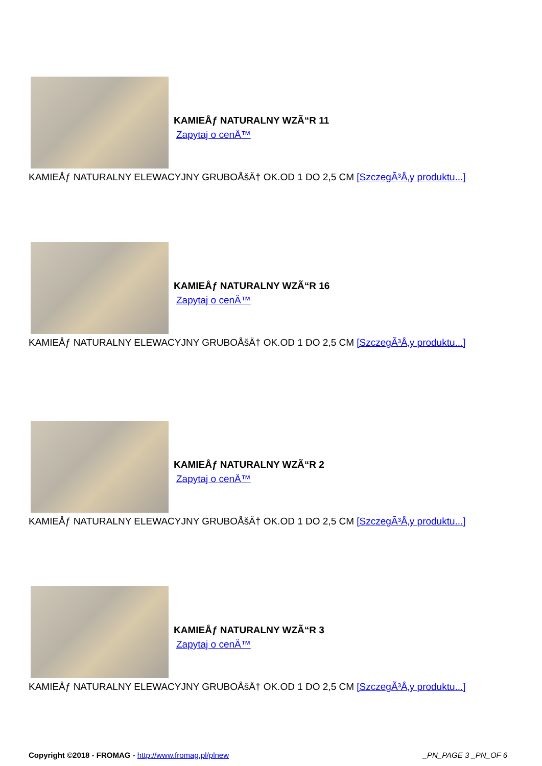KAMIEÅƒ NATURALNY WZÃ“R 11
Zapytaj o cenÄ™
KAMIEÅƒ NATURALNY ELEWACYJNY GRUBOÅšÄ† OK.OD 1 DO 2,5 CM [SzczegÃ³Å‚y produktu...]
KAMIEÅƒ NATURALNY WZÃ“R 16
Zapytaj o cenÄ™
KAMIEÅƒ NATURALNY ELEWACYJNY GRUBOÅšÄ† OK.OD 1 DO 2,5 CM [SzczegÃ³Å‚y produktu...]
KAMIEÅƒ NATURALNY WZÃ“R 2
Zapytaj o cenÄ™
KAMIEÅƒ NATURALNY ELEWACYJNY GRUBOÅšÄ† OK.OD 1 DO 2,5 CM [SzczegÃ³Å‚y produktu...]
KAMIEÅƒ NATURALNY WZÃ“R 3
Zapytaj o cenÄ™
KAMIEÅƒ NATURALNY ELEWACYJNY GRUBOÅšÄ† OK.OD 1 DO 2,5 CM [SzczegÃ³Å‚y produktu...]
Copyright ©2018 - FROMAG - http://www.fromag.pl/plnew
_PN_PAGE 3 _PN_OF 6